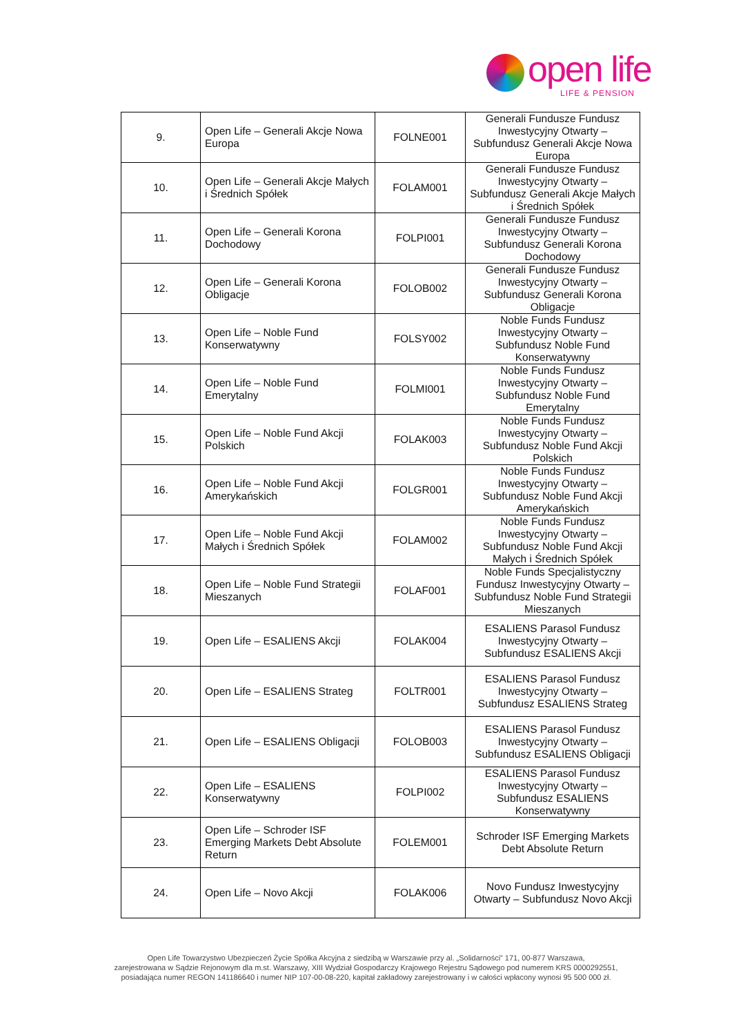open life
LIFE & PENSION
| 9. | Open Life – Generali Akcje Nowa Europa | FOLNE001 | Generali Fundusze Fundusz Inwestycyjny Otwarty – Subfundusz Generali Akcje Nowa Europa |
| 10. | Open Life – Generali Akcje Małych i Średnich Spółek | FOLAM001 | Generali Fundusze Fundusz Inwestycyjny Otwarty – Subfundusz Generali Akcje Małych i Średnich Spółek |
| 11. | Open Life – Generali Korona Dochodowy | FOLPI001 | Generali Fundusze Fundusz Inwestycyjny Otwarty – Subfundusz Generali Korona Dochodowy |
| 12. | Open Life – Generali Korona Obligacje | FOLOB002 | Generali Fundusze Fundusz Inwestycyjny Otwarty – Subfundusz Generali Korona Obligacje |
| 13. | Open Life – Noble Fund Konserwatywny | FOLSY002 | Noble Funds Fundusz Inwestycyjny Otwarty – Subfundusz Noble Fund Konserwatywny |
| 14. | Open Life – Noble Fund Emerytalny | FOLMI001 | Noble Funds Fundusz Inwestycyjny Otwarty – Subfundusz Noble Fund Emerytalny |
| 15. | Open Life – Noble Fund Akcji Polskich | FOLAK003 | Noble Funds Fundusz Inwestycyjny Otwarty – Subfundusz Noble Fund Akcji Polskich |
| 16. | Open Life – Noble Fund Akcji Amerykańskich | FOLGR001 | Noble Funds Fundusz Inwestycyjny Otwarty – Subfundusz Noble Fund Akcji Amerykańskich |
| 17. | Open Life – Noble Fund Akcji Małych i Średnich Spółek | FOLAM002 | Noble Funds Fundusz Inwestycyjny Otwarty – Subfundusz Noble Fund Akcji Małych i Średnich Spółek |
| 18. | Open Life – Noble Fund Strategii Mieszanych | FOLAF001 | Noble Funds Specjalistyczny Fundusz Inwestycyjny Otwarty – Subfundusz Noble Fund Strategii Mieszanych |
| 19. | Open Life – ESALIENS Akcji | FOLAK004 | ESALIENS Parasol Fundusz Inwestycyjny Otwarty – Subfundusz ESALIENS Akcji |
| 20. | Open Life – ESALIENS Strateg | FOLTR001 | ESALIENS Parasol Fundusz Inwestycyjny Otwarty – Subfundusz ESALIENS Strateg |
| 21. | Open Life – ESALIENS Obligacji | FOLOB003 | ESALIENS Parasol Fundusz Inwestycyjny Otwarty – Subfundusz ESALIENS Obligacji |
| 22. | Open Life – ESALIENS Konserwatywny | FOLPI002 | ESALIENS Parasol Fundusz Inwestycyjny Otwarty – Subfundusz ESALIENS Konserwatywny |
| 23. | Open Life – Schroder ISF Emerging Markets Debt Absolute Return | FOLEM001 | Schroder ISF Emerging Markets Debt Absolute Return |
| 24. | Open Life – Novo Akcji | FOLAK006 | Novo Fundusz Inwestycyjny Otwarty – Subfundusz Novo Akcji |
Open Life Towarzystwo Ubezpieczeń Życie Spółka Akcyjna z siedzibą w Warszawie przy al. „Solidarności” 171, 00-877 Warszawa,
zarejestrowana w Sądzie Rejonowym dla m.st. Warszawy, XIII Wydział Gospodarczy Krajowego Rejestru Sądowego pod numerem KRS 0000292551,
posiadająca numer REGON 141186640 i numer NIP 107-00-08-220, kapitał zakładowy zarejestrowany i w całości wpłacony wynosi 95 500 000 zł.